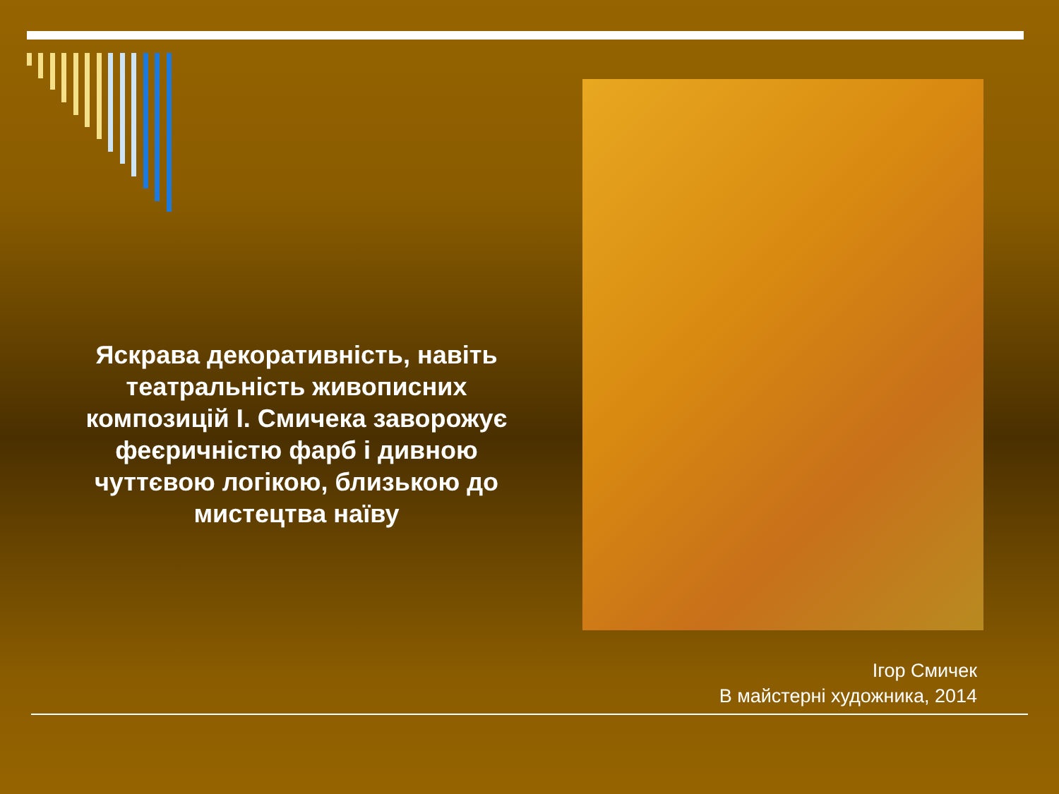Яскрава декоративність, навіть театральність живописних композицій І. Смичека заворожує феєричністю фарб і дивною чуттєвою логікою, близькою до мистецтва наїву
Ігор Смичек
В майстерні художника, 2014